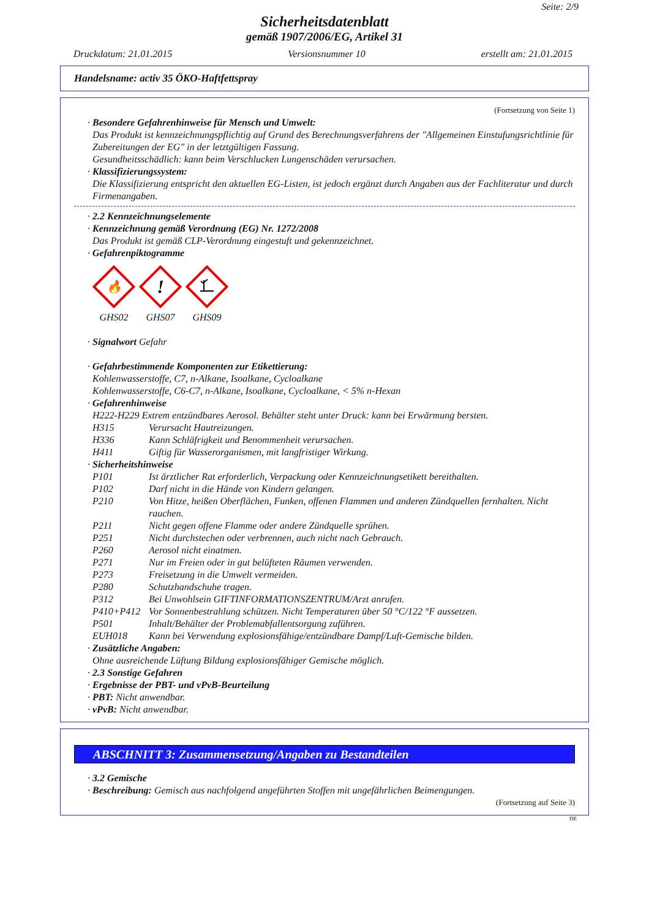Seite: 2/9
Sicherheitsdatenblatt
gemäß 1907/2006/EG, Artikel 31
Druckdatum: 21.01.2015 Versionsnummer 10 erstellt am: 21.01.2015
Handelsname: activ 35 ÖKO-Haftfettspray
(Fortsetzung von Seite 1)
· Besondere Gefahrenhinweise für Mensch und Umwelt:
Das Produkt ist kennzeichnungspflichtig auf Grund des Berechnungsverfahrens der "Allgemeinen Einstufungsrichtlinie für Zubereitungen der EG" in der letztgültigen Fassung.
Gesundheitsschädlich: kann beim Verschlucken Lungenschäden verursachen.
· Klassifizierungssystem:
Die Klassifizierung entspricht den aktuellen EG-Listen, ist jedoch ergänzt durch Angaben aus der Fachliteratur und durch Firmenangaben.
· 2.2 Kennzeichnungselemente
· Kennzeichnung gemäß Verordnung (EG) Nr. 1272/2008
Das Produkt ist gemäß CLP-Verordnung eingestuft und gekennzeichnet.
· Gefahrenpiktogramme
🔥
GHS02
!
GHS07
GHS09
· Signalwort Gefahr
· Gefahrbestimmende Komponenten zur Etikettierung:
Kohlenwasserstoffe, C7, n-Alkane, Isoalkane, Cycloalkane
Kohlenwasserstoffe, C6-C7, n-Alkane, Isoalkane, Cycloalkane, < 5% n-Hexan
· Gefahrenhinweise
H222-H229 Extrem entzündbares Aerosol. Behälter steht unter Druck: kann bei Erwärmung bersten.
| H315 | Verursacht Hautreizungen. |
| H336 | Kann Schläfrigkeit und Benommenheit verursachen. |
| H411 | Giftig für Wasserorganismen, mit langfristiger Wirkung. |
· Sicherheitshinweise
| P101 | Ist ärztlicher Rat erforderlich, Verpackung oder Kennzeichnungsetikett bereithalten. |
| P102 | Darf nicht in die Hände von Kindern gelangen. |
| P210 | Von Hitze, heißen Oberflächen, Funken, offenen Flammen und anderen Zündquellen fernhalten. Nicht rauchen. |
| P211 | Nicht gegen offene Flamme oder andere Zündquelle sprühen. |
| P251 | Nicht durchstechen oder verbrennen, auch nicht nach Gebrauch. |
| P260 | Aerosol nicht einatmen. |
| P271 | Nur im Freien oder in gut belüfteten Räumen verwenden. |
| P273 | Freisetzung in die Umwelt vermeiden. |
| P280 | Schutzhandschuhe tragen. |
| P312 | Bei Unwohlsein GIFTINFORMATIONSZENTRUM/Arzt anrufen. |
| P410+P412 | Vor Sonnenbestrahlung schützen. Nicht Temperaturen über 50 °C/122 °F aussetzen. |
| P501 | Inhalt/Behälter der Problemabfallentsorgung zuführen. |
| EUH018 | Kann bei Verwendung explosionsfähige/entzündbare Dampf/Luft-Gemische bilden. |
· Zusätzliche Angaben:
Ohne ausreichende Lüftung Bildung explosionsfähiger Gemische möglich.
· 2.3 Sonstige Gefahren
· Ergebnisse der PBT- und vPvB-Beurteilung
· PBT: Nicht anwendbar.
· vPvB: Nicht anwendbar.
ABSCHNITT 3: Zusammensetzung/Angaben zu Bestandteilen
· 3.2 Gemische
· Beschreibung: Gemisch aus nachfolgend angeführten Stoffen mit ungefährlichen Beimengungen.
(Fortsetzung auf Seite 3)
DE